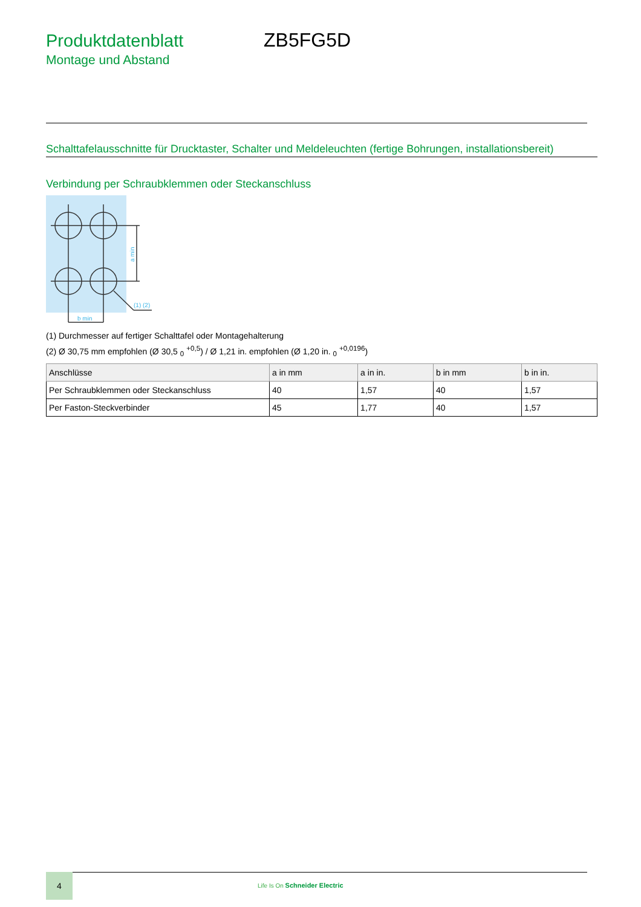Produktdatenblatt ZB5FG5D
Montage und Abstand
Schalttafelausschnitte für Drucktaster, Schalter und Meldeleuchten (fertige Bohrungen, installationsbereit)
Verbindung per Schraubklemmen oder Steckanschluss
(1) (2)
b min
a min
(1) Durchmesser auf fertiger Schalttafel oder Montagehalterung
(2) Ø 30,75 mm empfohlen (Ø 30,5 <sub>0</sub> <sup>+0,5</sup>) / Ø 1,21 in. empfohlen (Ø 1,20 in. <sub>0</sub> <sup>+0,0196</sup>)
| Anschlüsse | a in mm | a in in. | b in mm | b in in. |
| --- | --- | --- | --- | --- |
| Per Schraubklemmen oder Steckanschluss | 40 | 1,57 | 40 | 1,57 |
| Per Faston-Steckverbinder | 45 | 1,77 | 40 | 1,57 |
4
Life Is On Schneider Electric